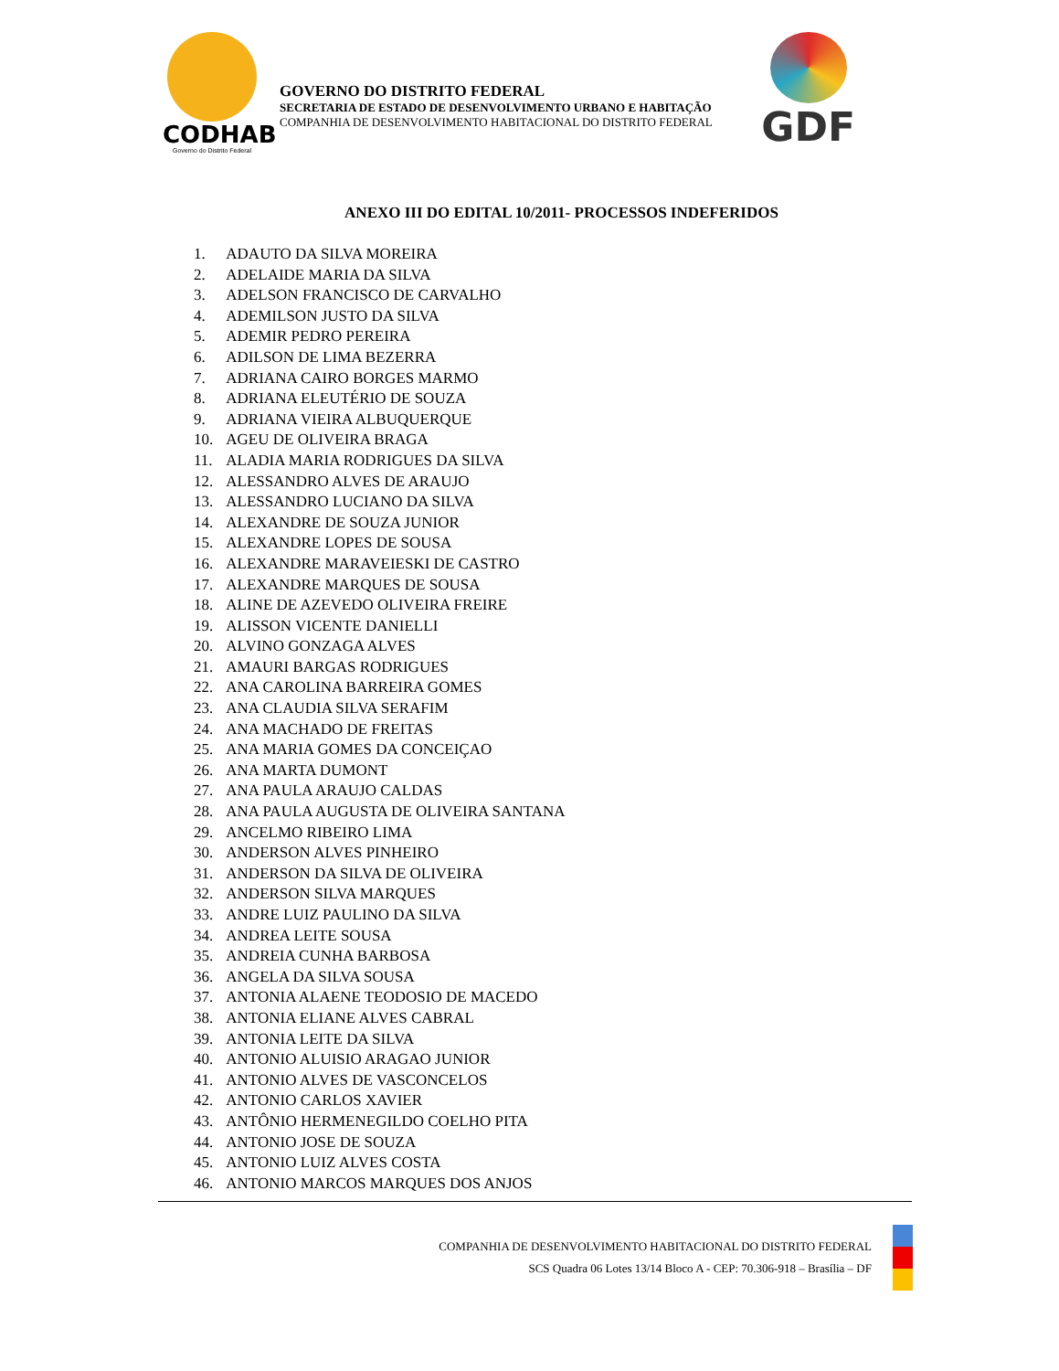CODHAB
Governo do Distrito Federal
GOVERNO DO DISTRITO FEDERAL
SECRETARIA DE ESTADO DE DESENVOLVIMENTO URBANO E HABITAÇÃO
COMPANHIA DE DESENVOLVIMENTO HABITACIONAL DO DISTRITO FEDERAL
GDF
ANEXO III DO EDITAL 10/2011- PROCESSOS INDEFERIDOS
1. ADAUTO DA SILVA MOREIRA
2. ADELAIDE MARIA DA SILVA
3. ADELSON FRANCISCO DE CARVALHO
4. ADEMILSON JUSTO DA SILVA
5. ADEMIR PEDRO PEREIRA
6. ADILSON DE LIMA BEZERRA
7. ADRIANA CAIRO BORGES MARMO
8. ADRIANA ELEUTÉRIO DE SOUZA
9. ADRIANA VIEIRA ALBUQUERQUE
10. AGEU DE OLIVEIRA BRAGA
11. ALADIA MARIA RODRIGUES DA SILVA
12. ALESSANDRO ALVES DE ARAUJO
13. ALESSANDRO LUCIANO DA SILVA
14. ALEXANDRE DE SOUZA JUNIOR
15. ALEXANDRE LOPES DE SOUSA
16. ALEXANDRE MARAVEIESKI DE CASTRO
17. ALEXANDRE MARQUES DE SOUSA
18. ALINE DE AZEVEDO OLIVEIRA FREIRE
19. ALISSON VICENTE DANIELLI
20. ALVINO GONZAGA ALVES
21. AMAURI BARGAS RODRIGUES
22. ANA CAROLINA BARREIRA GOMES
23. ANA CLAUDIA SILVA SERAFIM
24. ANA MACHADO DE FREITAS
25. ANA MARIA GOMES DA CONCEIÇAO
26. ANA MARTA DUMONT
27. ANA PAULA ARAUJO CALDAS
28. ANA PAULA AUGUSTA DE OLIVEIRA SANTANA
29. ANCELMO RIBEIRO LIMA
30. ANDERSON ALVES PINHEIRO
31. ANDERSON DA SILVA DE OLIVEIRA
32. ANDERSON SILVA MARQUES
33. ANDRE LUIZ PAULINO DA SILVA
34. ANDREA LEITE SOUSA
35. ANDREIA CUNHA BARBOSA
36. ANGELA DA SILVA SOUSA
37. ANTONIA ALAENE TEODOSIO DE MACEDO
38. ANTONIA ELIANE ALVES CABRAL
39. ANTONIA LEITE DA SILVA
40. ANTONIO ALUISIO ARAGAO JUNIOR
41. ANTONIO ALVES DE VASCONCELOS
42. ANTONIO CARLOS XAVIER
43. ANTÔNIO HERMENEGILDO COELHO PITA
44. ANTONIO JOSE DE SOUZA
45. ANTONIO LUIZ ALVES COSTA
46. ANTONIO MARCOS MARQUES DOS ANJOS
COMPANHIA DE DESENVOLVIMENTO HABITACIONAL DO DISTRITO FEDERAL
SCS Quadra 06 Lotes 13/14 Bloco A - CEP: 70.306-918 – Brasília – DF